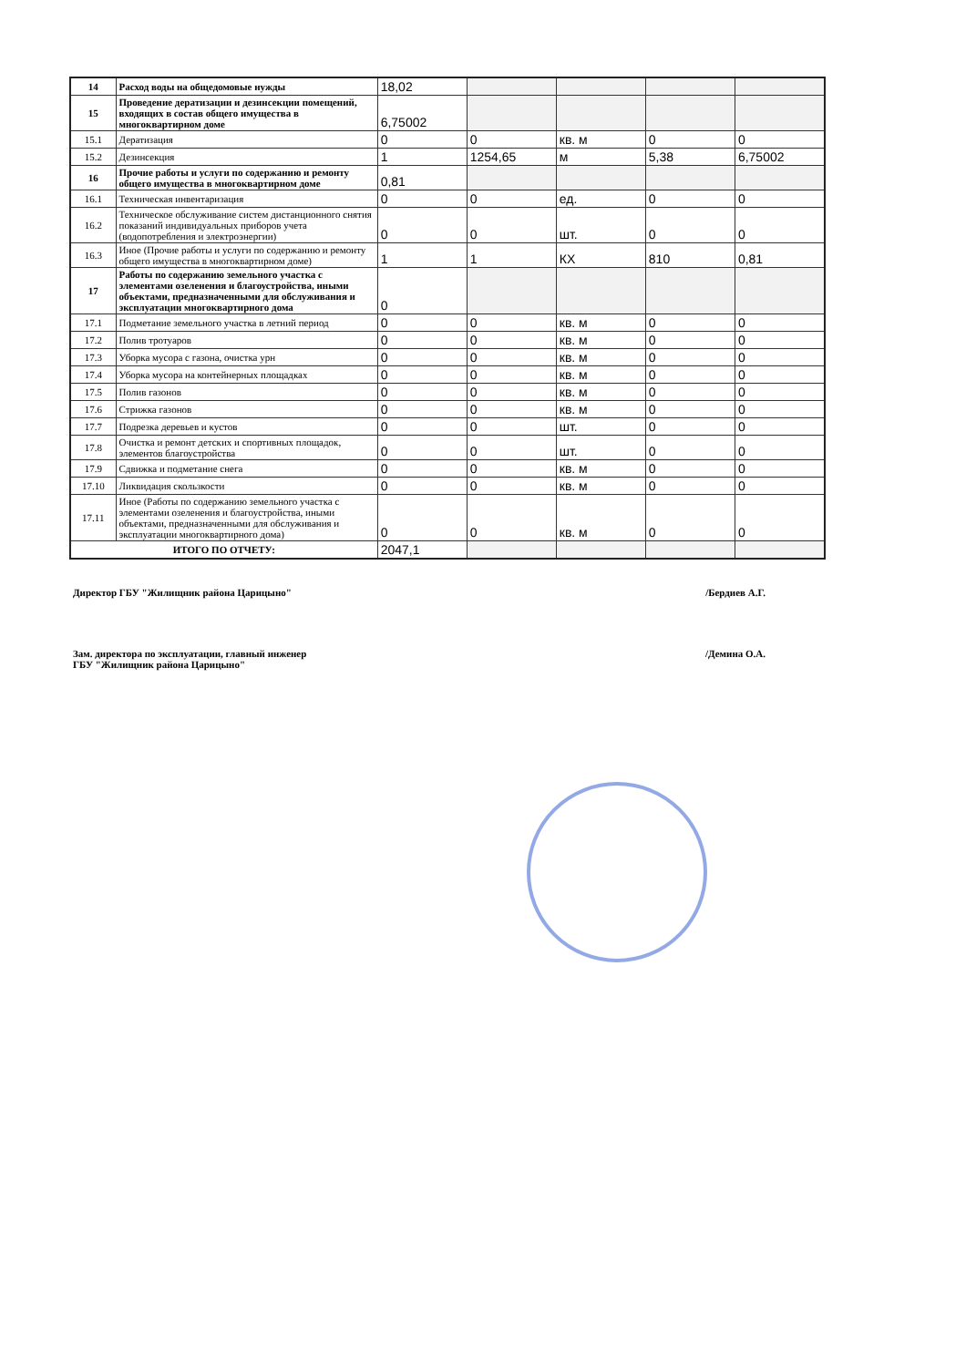| 14 | Расход воды на общедомовые нужды | 18,02 | | | | |
| 15 | Проведение дератизации и дезинсекции помещений, входящих в состав общего имущества в многоквартирном доме | 6,75002 | | | | |
| 15.1 | Дератизация | 0 | 0 | кв. м | 0 | 0 |
| 15.2 | Дезинсекция | 1 | 1254,65 | м | 5,38 | 6,75002 |
| 16 | Прочие работы и услуги по содержанию и ремонту общего имущества в многоквартирном доме | 0,81 | | | | |
| 16.1 | Техническая инвентаризация | 0 | 0 | ед. | 0 | 0 |
| 16.2 | Техническое обслуживание систем дистанционного снятия показаний индивидуальных приборов учета (водопотребления и электроэнергии) | 0 | 0 | шт. | 0 | 0 |
| 16.3 | Иное (Прочие работы и услуги по содержанию и ремонту общего имущества в многоквартирном доме) | 1 | 1 | КХ | 810 | 0,81 |
| 17 | Работы по содержанию земельного участка с элементами озеленения и благоустройства, иными объектами, предназначенными для обслуживания и эксплуатации многоквартирного дома | 0 | | | | |
| 17.1 | Подметание земельного участка в летний период | 0 | 0 | кв. м | 0 | 0 |
| 17.2 | Полив тротуаров | 0 | 0 | кв. м | 0 | 0 |
| 17.3 | Уборка мусора с газона, очистка урн | 0 | 0 | кв. м | 0 | 0 |
| 17.4 | Уборка мусора на контейнерных площадках | 0 | 0 | кв. м | 0 | 0 |
| 17.5 | Полив газонов | 0 | 0 | кв. м | 0 | 0 |
| 17.6 | Стрижка газонов | 0 | 0 | кв. м | 0 | 0 |
| 17.7 | Подрезка деревьев и кустов | 0 | 0 | шт. | 0 | 0 |
| 17.8 | Очистка и ремонт детских и спортивных площадок, элементов благоустройства | 0 | 0 | шт. | 0 | 0 |
| 17.9 | Сдвижка и подметание снега | 0 | 0 | кв. м | 0 | 0 |
| 17.10 | Ликвидация скользкости | 0 | 0 | кв. м | 0 | 0 |
| 17.11 | Иное (Работы по содержанию земельного участка с элементами озеленения и благоустройства, иными объектами, предназначенными для обслуживания и эксплуатации многоквартирного дома) | 0 | 0 | кв. м | 0 | 0 |
| ИТОГО ПО ОТЧЕТУ: | | 2047,1 | | | | |
Директор ГБУ "Жилищник района Царицыно" /Бердиев А.Г.
Зам. директора по эксплуатации, главный инженер
ГБУ "Жилищник района Царицыно" /Демина О.А.